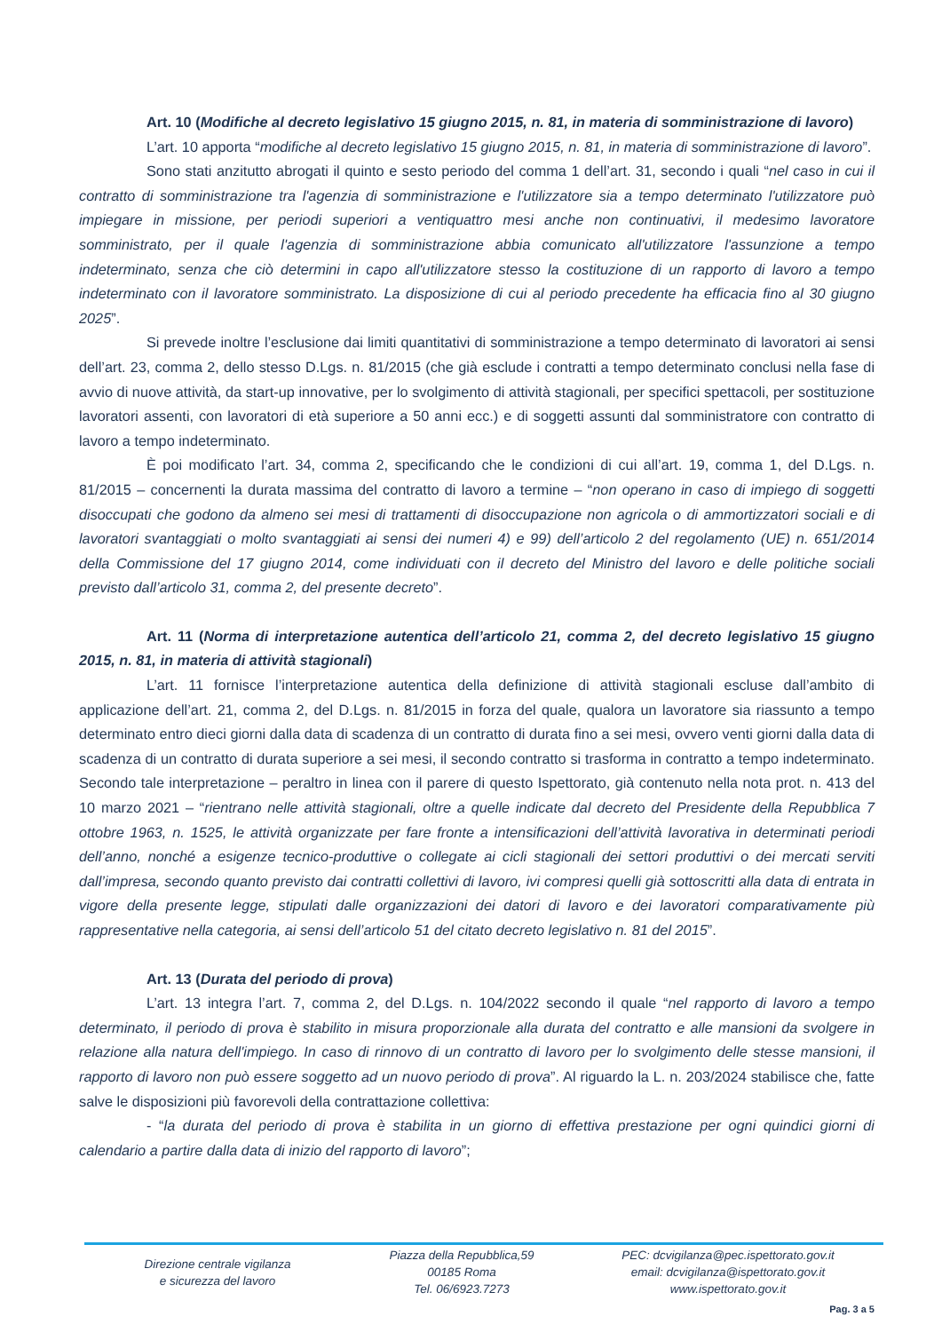Art. 10 (Modifiche al decreto legislativo 15 giugno 2015, n. 81, in materia di somministrazione di lavoro)
L’art. 10 apporta “modifiche al decreto legislativo 15 giugno 2015, n. 81, in materia di somministrazione di lavoro”.
Sono stati anzitutto abrogati il quinto e sesto periodo del comma 1 dell’art. 31, secondo i quali “nel caso in cui il contratto di somministrazione tra l'agenzia di somministrazione e l'utilizzatore sia a tempo determinato l'utilizzatore può impiegare in missione, per periodi superiori a ventiquattro mesi anche non continuativi, il medesimo lavoratore somministrato, per il quale l'agenzia di somministrazione abbia comunicato all'utilizzatore l'assunzione a tempo indeterminato, senza che ciò determini in capo all'utilizzatore stesso la costituzione di un rapporto di lavoro a tempo indeterminato con il lavoratore somministrato. La disposizione di cui al periodo precedente ha efficacia fino al 30 giugno 2025”.
Si prevede inoltre l’esclusione dai limiti quantitativi di somministrazione a tempo determinato di lavoratori ai sensi dell’art. 23, comma 2, dello stesso D.Lgs. n. 81/2015 (che già esclude i contratti a tempo determinato conclusi nella fase di avvio di nuove attività, da start-up innovative, per lo svolgimento di attività stagionali, per specifici spettacoli, per sostituzione lavoratori assenti, con lavoratori di età superiore a 50 anni ecc.) e di soggetti assunti dal somministratore con contratto di lavoro a tempo indeterminato.
È poi modificato l’art. 34, comma 2, specificando che le condizioni di cui all’art. 19, comma 1, del D.Lgs. n. 81/2015 – concernenti la durata massima del contratto di lavoro a termine – “non operano in caso di impiego di soggetti disoccupati che godono da almeno sei mesi di trattamenti di disoccupazione non agricola o di ammortizzatori sociali e di lavoratori svantaggiati o molto svantaggiati ai sensi dei numeri 4) e 99) dell’articolo 2 del regolamento (UE) n. 651/2014 della Commissione del 17 giugno 2014, come individuati con il decreto del Ministro del lavoro e delle politiche sociali previsto dall’articolo 31, comma 2, del presente decreto”.
Art. 11 (Norma di interpretazione autentica dell’articolo 21, comma 2, del decreto legislativo 15 giugno 2015, n. 81, in materia di attività stagionali)
L’art. 11 fornisce l’interpretazione autentica della definizione di attività stagionali escluse dall’ambito di applicazione dell’art. 21, comma 2, del D.Lgs. n. 81/2015 in forza del quale, qualora un lavoratore sia riassunto a tempo determinato entro dieci giorni dalla data di scadenza di un contratto di durata fino a sei mesi, ovvero venti giorni dalla data di scadenza di un contratto di durata superiore a sei mesi, il secondo contratto si trasforma in contratto a tempo indeterminato. Secondo tale interpretazione – peraltro in linea con il parere di questo Ispettorato, già contenuto nella nota prot. n. 413 del 10 marzo 2021 – “rientrano nelle attività stagionali, oltre a quelle indicate dal decreto del Presidente della Repubblica 7 ottobre 1963, n. 1525, le attività organizzate per fare fronte a intensificazioni dell’attività lavorativa in determinati periodi dell’anno, nonché a esigenze tecnico-produttive o collegate ai cicli stagionali dei settori produttivi o dei mercati serviti dall’impresa, secondo quanto previsto dai contratti collettivi di lavoro, ivi compresi quelli già sottoscritti alla data di entrata in vigore della presente legge, stipulati dalle organizzazioni dei datori di lavoro e dei lavoratori comparativamente più rappresentative nella categoria, ai sensi dell’articolo 51 del citato decreto legislativo n. 81 del 2015”.
Art. 13 (Durata del periodo di prova)
L’art. 13 integra l’art. 7, comma 2, del D.Lgs. n. 104/2022 secondo il quale “nel rapporto di lavoro a tempo determinato, il periodo di prova è stabilito in misura proporzionale alla durata del contratto e alle mansioni da svolgere in relazione alla natura dell'impiego. In caso di rinnovo di un contratto di lavoro per lo svolgimento delle stesse mansioni, il rapporto di lavoro non può essere soggetto ad un nuovo periodo di prova”. Al riguardo la L. n. 203/2024 stabilisce che, fatte salve le disposizioni più favorevoli della contrattazione collettiva:
- “la durata del periodo di prova è stabilita in un giorno di effettiva prestazione per ogni quindici giorni di calendario a partire dalla data di inizio del rapporto di lavoro”;
Direzione centrale vigilanza
e sicurezza del lavoro
Piazza della Repubblica,59
00185 Roma
Tel. 06/6923.7273
PEC: dcvigilanza@pec.ispettorato.gov.it
email: dcvigilanza@ispettorato.gov.it
www.ispettorato.gov.it
Pag. 3 a 5